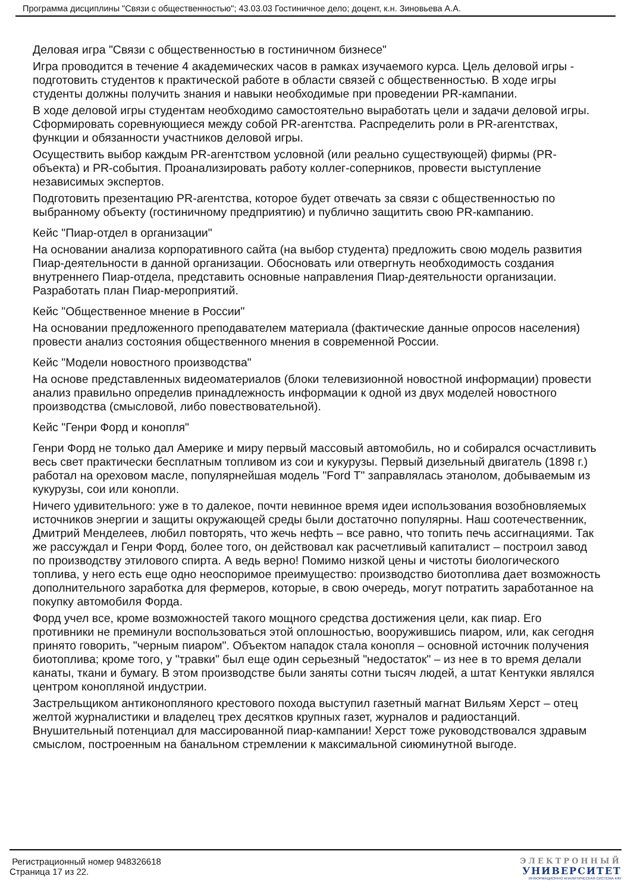Программа дисциплины "Связи с общественностью"; 43.03.03 Гостиничное дело; доцент, к.н. Зиновьева А.А.
Деловая игра "Связи с общественностью в гостиничном бизнесе"
Игра проводится в течение 4 академических часов в рамках изучаемого курса. Цель деловой игры - подготовить студентов к практической работе в области связей с общественностью. В ходе игры студенты должны получить знания и навыки необходимые при проведении PR-кампании.
В ходе деловой игры студентам необходимо самостоятельно выработать цели и задачи деловой игры. Сформировать соревнующиеся между собой PR-агентства. Распределить роли в PR-агентствах, функции и обязанности участников деловой игры.
Осуществить выбор каждым PR-агентством условной (или реально существующей) фирмы (PR-объекта) и PR-события. Проанализировать работу коллег-соперников, провести выступление независимых экспертов.
Подготовить презентацию PR-агентства, которое будет отвечать за связи с общественностью по выбранному объекту (гостиничному предприятию) и публично защитить свою PR-кампанию.
Кейс "Пиар-отдел в организации"
На основании анализа корпоративного сайта (на выбор студента) предложить свою модель развития Пиар-деятельности в данной организации. Обосновать или отвергнуть необходимость создания внутреннего Пиар-отдела, представить основные направления Пиар-деятельности организации. Разработать план Пиар-мероприятий.
Кейс "Общественное мнение в России"
На основании предложенного преподавателем материала (фактические данные опросов населения) провести анализ состояния общественного мнения в современной России.
Кейс "Модели новостного производства"
На основе представленных видеоматериалов (блоки телевизионной новостной информации) провести анализ правильно определив принадлежность информации к одной из двух моделей новостного производства (смысловой, либо повествовательной).
Кейс "Генри Форд и конопля"
Генри Форд не только дал Америке и миру первый массовый автомобиль, но и собирался осчастливить весь свет практически бесплатным топливом из сои и кукурузы. Первый дизельный двигатель (1898 г.) работал на ореховом масле, популярнейшая модель "Ford T" заправлялась этанолом, добываемым из кукурузы, сои или конопли.
Ничего удивительного: уже в то далекое, почти невинное время идеи использования возобновляемых источников энергии и защиты окружающей среды были достаточно популярны. Наш соотечественник, Дмитрий Менделеев, любил повторять, что жечь нефть – все равно, что топить печь ассигнациями. Так же рассуждал и Генри Форд, более того, он действовал как расчетливый капиталист – построил завод по производству этилового спирта. А ведь верно! Помимо низкой цены и чистоты биологического топлива, у него есть еще одно неоспоримое преимущество: производство биотоплива дает возможность дополнительного заработка для фермеров, которые, в свою очередь, могут потратить заработанное на покупку автомобиля Форда.
Форд учел все, кроме возможностей такого мощного средства достижения цели, как пиар. Его противники не преминули воспользоваться этой оплошностью, вооружившись пиаром, или, как сегодня принято говорить, "черным пиаром". Объектом нападок стала конопля – основной источник получения биотоплива; кроме того, у "травки" был еще один серьезный "недостаток" – из нее в то время делали канаты, ткани и бумагу. В этом производстве были заняты сотни тысяч людей, а штат Кентукки являлся центром конопляной индустрии.
Застрельщиком антиконопляного крестового похода выступил газетный магнат Вильям Херст – отец желтой журналистики и владелец трех десятков крупных газет, журналов и радиостанций. Внушительный потенциал для массированной пиар-кампании! Херст тоже руководствовался здравым смыслом, построенным на банальном стремлении к максимальной сиюминутной выгоде.
Регистрационный номер 948326618
Страница 17 из 22.
ЭЛЕКТРОННЫЙ
УНИВЕРСИТЕТ
ИНФОРМАЦИОННО АНАЛИТИЧЕСКАЯ СИСТЕМА КФУ